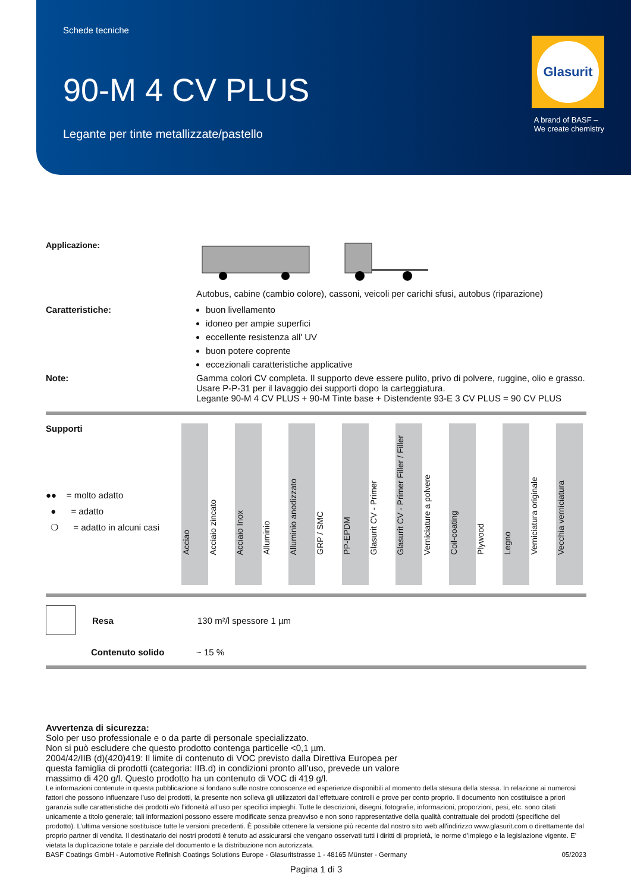Schede tecniche
90-M 4 CV PLUS
Legante per tinte metallizzate/pastello
Glasurit
A brand of BASF –
We create chemistry
Applicazione:
Autobus, cabine (cambio colore), cassoni, veicoli per carichi sfusi, autobus (riparazione)
Caratteristiche: buon livellamento
idoneo per ampie superfici
eccellente resistenza all' UV
buon potere coprente
eccezionali caratteristiche applicative
Note: Gamma colori CV completa. Il supporto deve essere pulito, privo di polvere, ruggine, olio e grasso.
Usare P-P-31 per il lavaggio dei supporti dopo la carteggiatura.
Legante 90-M 4 CV PLUS + 90-M Tinte base + Distendente 93-E 3 CV PLUS = 90 CV PLUS
Supporti
●● = molto adatto
● = adatto
❍ = adatto in alcuni casi
| Acciao | Acciaio zincato | Acciaio Inox | Alluminio | Alluminio anodizzato | GRP / SMC | PP-EPDM | Glasurit CV - Primer | Glasurit CV - Primer Filler / Filler | Verniciature a polvere | Coil-coating | Plywood | Legno | Verniciatura originale | Vecchia verniciatura |
Resa 130 m²/l spessore 1 µm
Contenuto solido ~ 15 %
Avvertenza di sicurezza:
Solo per uso professionale e o da parte di personale specializzato.
Non si può escludere che questo prodotto contenga particelle <0,1 µm.
2004/42/IIB (d)(420)419: Il limite di contenuto di VOC previsto dalla Direttiva Europea per
questa famiglia di prodotti (categoria: IIB.d) in condizioni pronto all’uso, prevede un valore
massimo di 420 g/l. Questo prodotto ha un contenuto di VOC di 419 g/l.
Le informazioni contenute in questa pubblicazione si fondano sulle nostre conoscenze ed esperienze disponibili al momento della stesura della stessa. In relazione ai numerosi fattori che possono influenzare l’uso dei prodotti, la presente non solleva gli utilizzatori dall’effettuare controlli e prove per conto proprio. Il documento non costituisce a priori garanzia sulle caratteristiche dei prodotti e/o l’idoneità all’uso per specifici impieghi. Tutte le descrizioni, disegni, fotografie, informazioni, proporzioni, pesi, etc. sono citati unicamente a titolo generale; tali informazioni possono essere modificate senza preavviso e non sono rappresentative della qualità contrattuale dei prodotti (specifiche del prodotto). L’ultima versione sostituisce tutte le versioni precedenti. È possibile ottenere la versione più recente dal nostro sito web all'indirizzo www.glasurit.com o direttamente dal proprio partner di vendita. Il destinatario dei nostri prodotti è tenuto ad assicurarsi che vengano osservati tutti i diritti di proprietà, le norme d’impiego e la legislazione vigente. E’ vietata la duplicazione totale e parziale del documento e la distribuzione non autorizzata.
BASF Coatings GmbH - Automotive Refinish Coatings Solutions Europe - Glasuritstrasse 1 - 48165 Münster - Germany 05/2023
Pagina 1 di 3